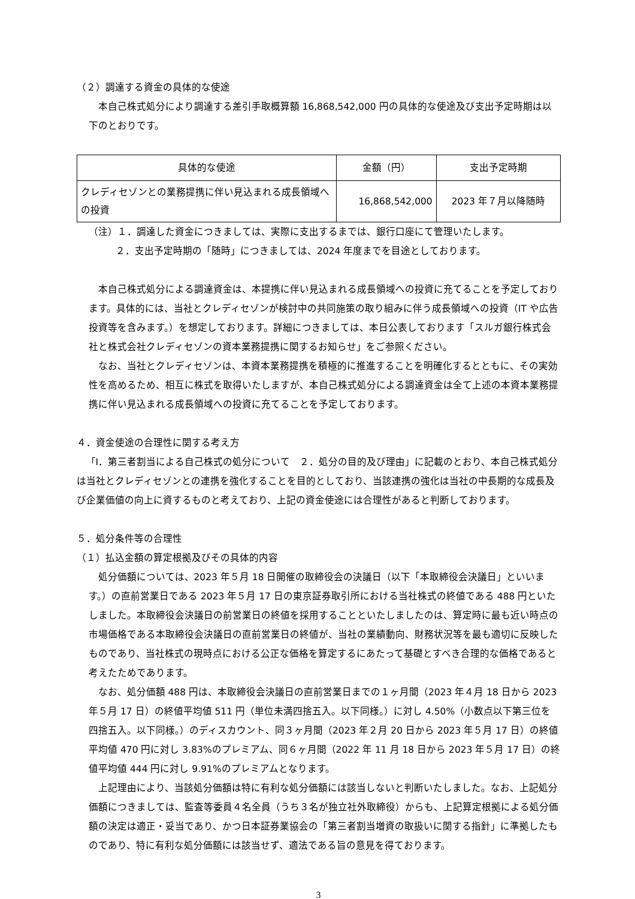（２）調達する資金の具体的な使途
本自己株式処分により調達する差引手取概算額 16,868,542,000 円の具体的な使途及び支出予定時期は以下のとおりです。
| 具体的な使途 | 金額（円） | 支出予定時期 |
| --- | --- | --- |
| クレディセゾンとの業務提携に伴い見込まれる成長領域への投資 | 16,868,542,000 | 2023 年７月以降随時 |
（注）１．調達した資金につきましては、実際に支出するまでは、銀行口座にて管理いたします。
２．支出予定時期の「随時」につきましては、2024 年度までを目途としております。
本自己株式処分による調達資金は、本提携に伴い見込まれる成長領域への投資に充てることを予定しております。具体的には、当社とクレディセゾンが検討中の共同施策の取り組みに伴う成長領域への投資（IT や広告投資等を含みます。）を想定しております。詳細につきましては、本日公表しております「スルガ銀行株式会社と株式会社クレディセゾンの資本業務提携に関するお知らせ」をご参照ください。
なお、当社とクレディセゾンは、本資本業務提携を積極的に推進することを明確化するとともに、その実効性を高めるため、相互に株式を取得いたしますが、本自己株式処分による調達資金は全て上述の本資本業務提携に伴い見込まれる成長領域への投資に充てることを予定しております。
４．資金使途の合理性に関する考え方
「Ⅰ．第三者割当による自己株式の処分について　２．処分の目的及び理由」に記載のとおり、本自己株式処分は当社とクレディセゾンとの連携を強化することを目的としており、当該連携の強化は当社の中長期的な成長及び企業価値の向上に資するものと考えており、上記の資金使途には合理性があると判断しております。
５．処分条件等の合理性
（１）払込金額の算定根拠及びその具体的内容
処分価額については、2023 年５月 18 日開催の取締役会の決議日（以下「本取締役会決議日」といいます。）の直前営業日である 2023 年５月 17 日の東京証券取引所における当社株式の終値である 488 円といたしました。本取締役会決議日の前営業日の終値を採用することといたしましたのは、算定時に最も近い時点の市場価格である本取締役会決議日の直前営業日の終値が、当社の業績動向、財務状況等を最も適切に反映したものであり、当社株式の現時点における公正な価格を算定するにあたって基礎とすべき合理的な価格であると考えたためであります。
なお、処分価額 488 円は、本取締役会決議日の直前営業日までの１ヶ月間（2023 年４月 18 日から 2023 年５月 17 日）の終値平均値 511 円（単位未満四捨五入。以下同様。）に対し 4.50%（小数点以下第三位を四捨五入。以下同様。）のディスカウント、同３ヶ月間（2023 年２月 20 日から 2023 年５月 17 日）の終値平均値 470 円に対し 3.83%のプレミアム、同６ヶ月間（2022 年 11 月 18 日から 2023 年５月 17 日）の終値平均値 444 円に対し 9.91%のプレミアムとなります。
上記理由により、当該処分価額は特に有利な処分価額には該当しないと判断いたしました。なお、上記処分価額につきましては、監査等委員４名全員（うち３名が独立社外取締役）からも、上記算定根拠による処分価額の決定は適正・妥当であり、かつ日本証券業協会の「第三者割当増資の取扱いに関する指針」に準拠したものであり、特に有利な処分価額には該当せず、適法である旨の意見を得ております。
3